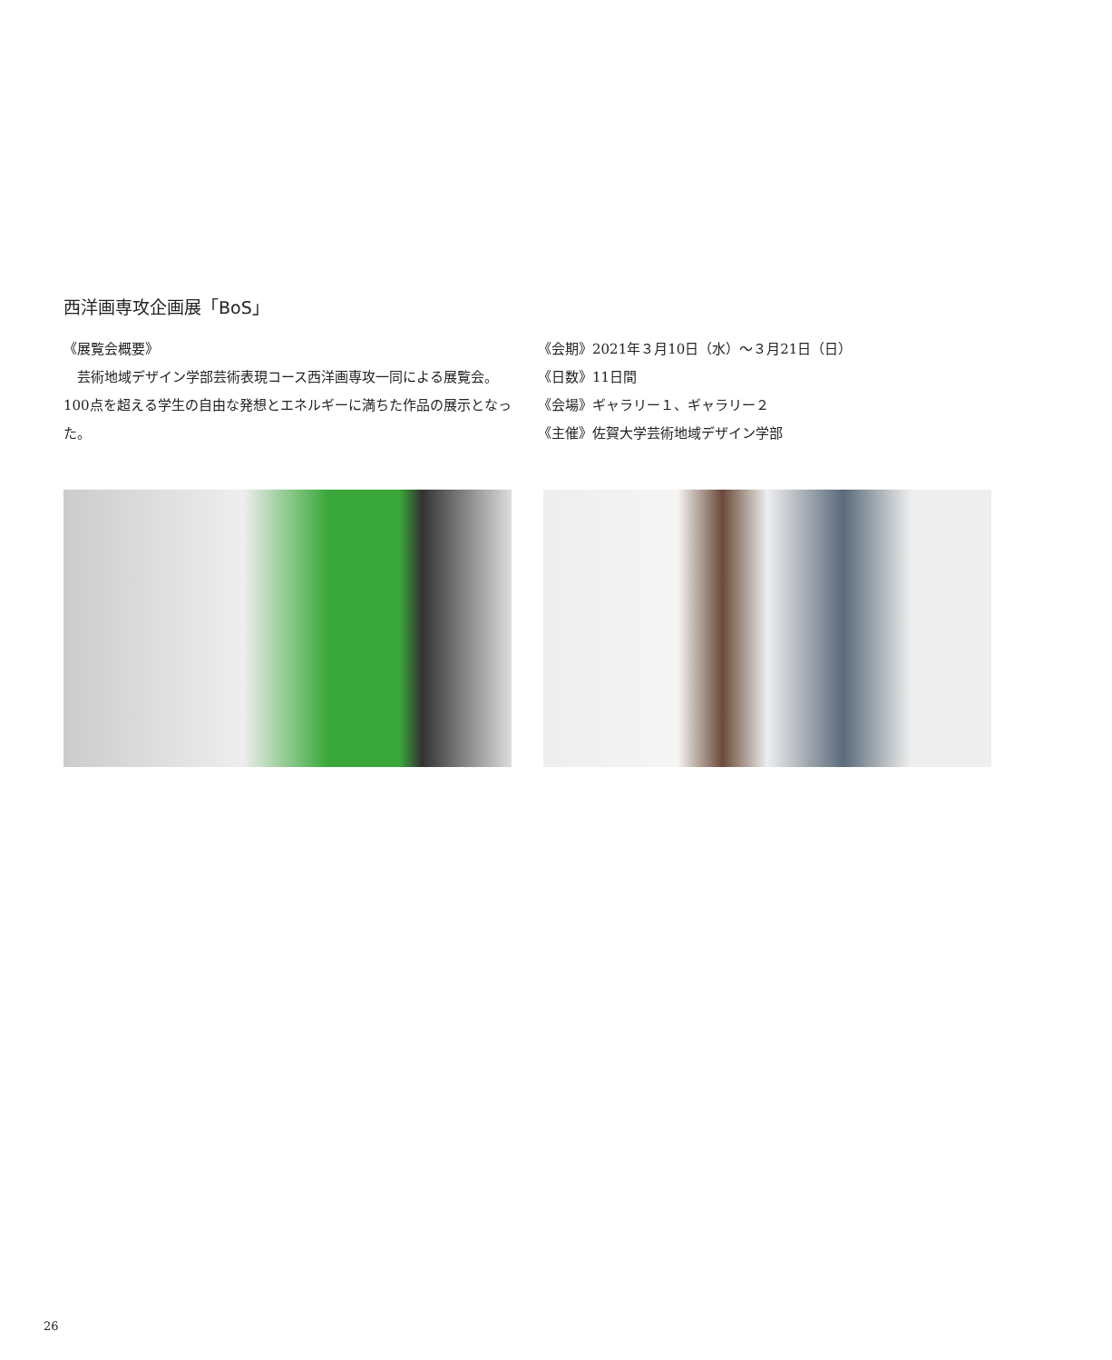西洋画専攻企画展「BoS」
《展覧会概要》
　芸術地域デザイン学部芸術表現コース西洋画専攻一同による展覧会。100点を超える学生の自由な発想とエネルギーに満ちた作品の展示となった。
《会期》2021年３月10日（水）～３月21日（日）
《日数》11日間
《会場》ギャラリー１、ギャラリー２
《主催》佐賀大学芸術地域デザイン学部
26